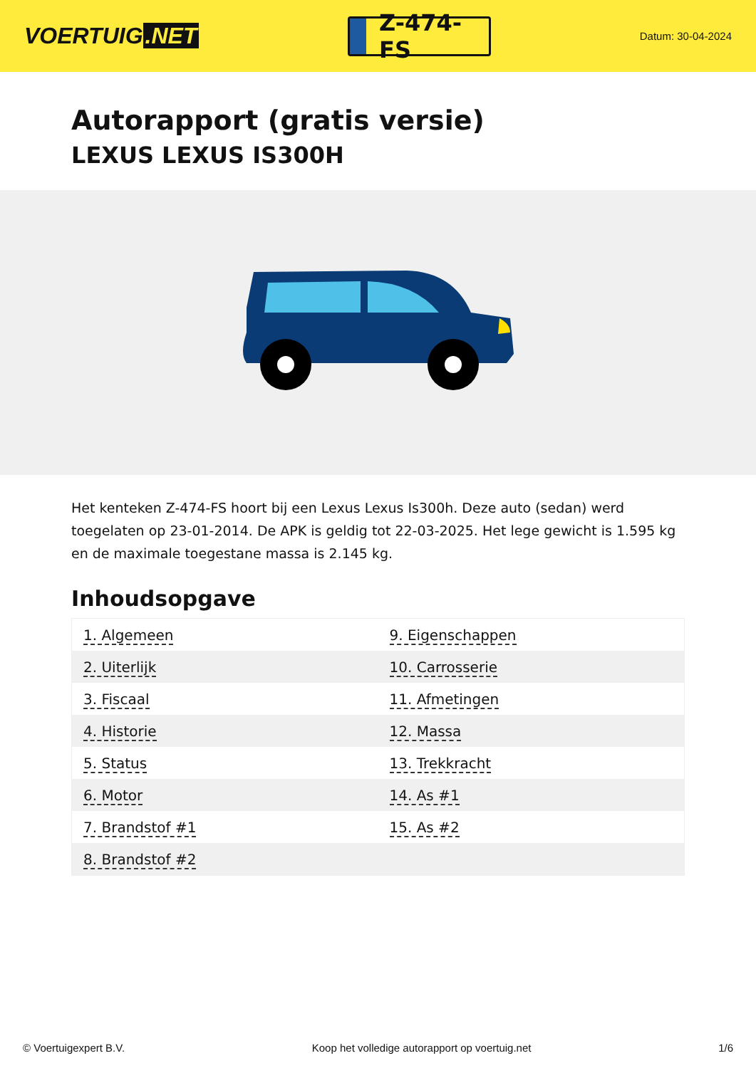VOERTUIG.NET
Z-474-FS
Datum: 30-04-2024
Autorapport (gratis versie)
LEXUS LEXUS IS300H
Het kenteken Z-474-FS hoort bij een Lexus Lexus Is300h. Deze auto (sedan) werd toegelaten op 23-01-2014. De APK is geldig tot 22-03-2025. Het lege gewicht is 1.595 kg en de maximale toegestane massa is 2.145 kg.
Inhoudsopgave
| 1. Algemeen | 9. Eigenschappen |
| 2. Uiterlijk | 10. Carrosserie |
| 3. Fiscaal | 11. Afmetingen |
| 4. Historie | 12. Massa |
| 5. Status | 13. Trekkracht |
| 6. Motor | 14. As #1 |
| 7. Brandstof #1 | 15. As #2 |
| 8. Brandstof #2 | |
© Voertuigexpert B.V. Koop het volledige autorapport op voertuig.net 1/6